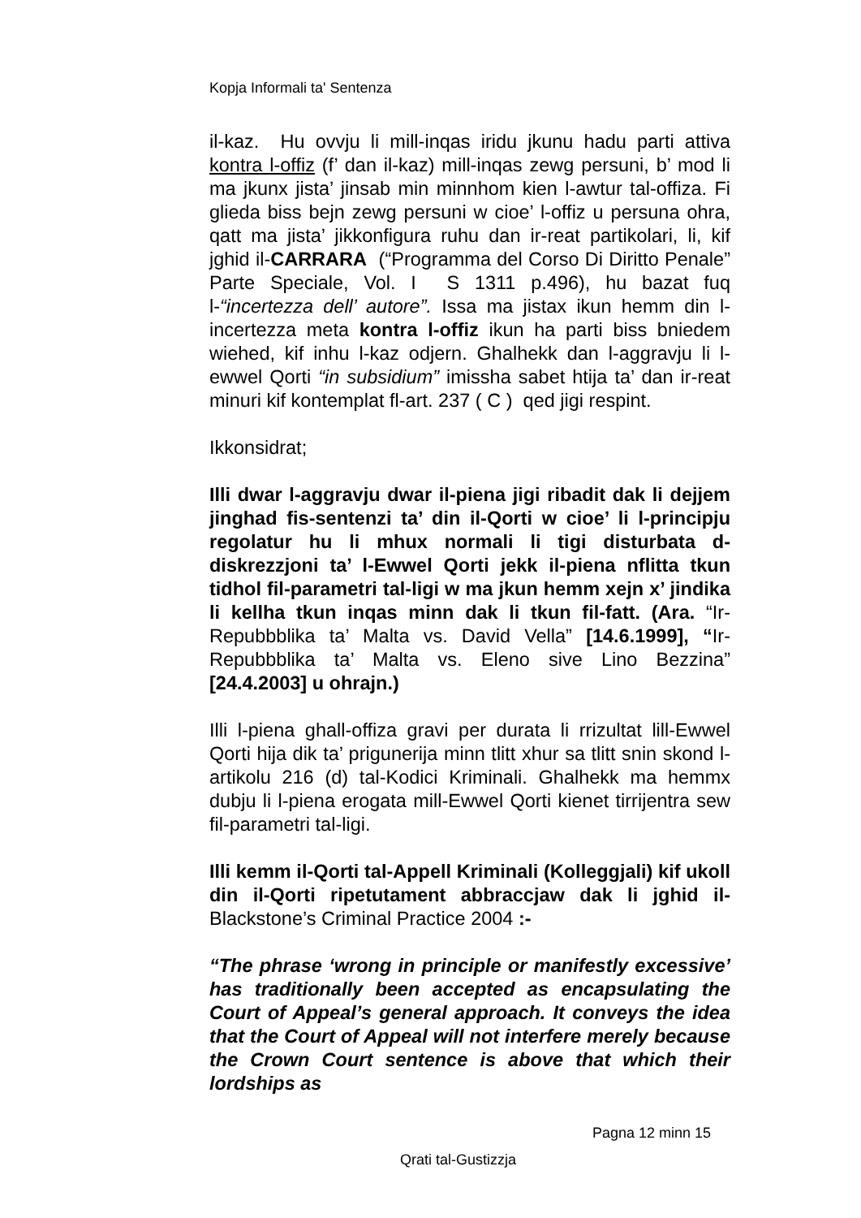Kopja Informali ta' Sentenza
il-kaz. Hu ovvju li mill-inqas iridu jkunu hadu parti attiva kontra l-offiz (f’ dan il-kaz) mill-inqas zewg persuni, b’ mod li ma jkunx jista’ jinsab min minnhom kien l-awtur tal-offiza. Fi glieda biss bejn zewg persuni w cioe’ l-offiz u persuna ohra, qatt ma jista’ jikkonfigura ruhu dan ir-reat partikolari, li, kif jghid il-CARRARA (“Programma del Corso Di Diritto Penale” Parte Speciale, Vol. I S 1311 p.496), hu bazat fuq l-“incertezza dell’ autore”. Issa ma jistax ikun hemm din l-incertezza meta kontra l-offiz ikun ha parti biss bniedem wiehed, kif inhu l-kaz odjern. Ghalhekk dan l-aggravju li l-ewwel Qorti “in subsidium” imissha sabet htija ta’ dan ir-reat minuri kif kontemplat fl-art. 237 ( C ) qed jigi respint.
Ikkonsidrat;
Illi dwar l-aggravju dwar il-piena jigi ribadit dak li dejjem jinghad fis-sentenzi ta’ din il-Qorti w cioe’ li l-principju regolatur hu li mhux normali li tigi disturbata d-diskrezzjoni ta’ l-Ewwel Qorti jekk il-piena nflitta tkun tidhol fil-parametri tal-ligi w ma jkun hemm xejn x’ jindika li kellha tkun inqas minn dak li tkun fil-fatt. (Ara. “Ir-Repubbblika ta’ Malta vs. David Vella” [14.6.1999], “Ir-Repubbblika ta’ Malta vs. Eleno sive Lino Bezzina” [24.4.2003] u ohrajn.)
Illi l-piena ghall-offiza gravi per durata li rrizultat lill-Ewwel Qorti hija dik ta’ prigunerija minn tlitt xhur sa tlitt snin skond l-artikolu 216 (d) tal-Kodici Kriminali. Ghalhekk ma hemmx dubju li l-piena erogata mill-Ewwel Qorti kienet tirrijentra sew fil-parametri tal-ligi.
Illi kemm il-Qorti tal-Appell Kriminali (Kolleggjali) kif ukoll din il-Qorti ripetutament abbraccjaw dak li jghid il-Blackstone’s Criminal Practice 2004 :-
“The phrase ‘wrong in principle or manifestly excessive’ has traditionally been accepted as encapsulating the Court of Appeal’s general approach. It conveys the idea that the Court of Appeal will not interfere merely because the Crown Court sentence is above that which their lordships as
Pagna 12 minn 15
Qrati tal-Gustizzja